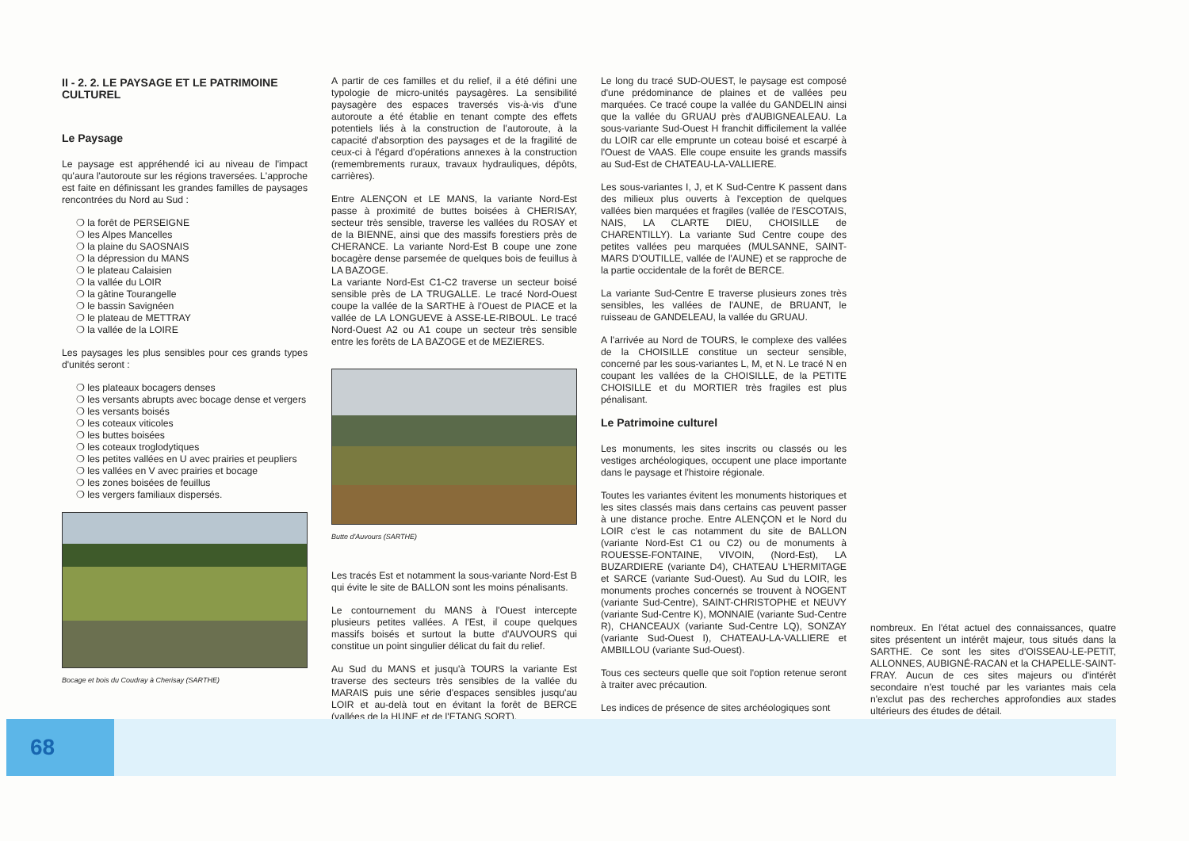II - 2. 2. LE PAYSAGE ET LE PATRIMOINE CULTUREL
Le Paysage
Le paysage est appréhendé ici au niveau de l'impact qu'aura l'autoroute sur les régions traversées. L'approche est faite en définissant les grandes familles de paysages rencontrées du Nord au Sud :
❍ la forêt de PERSEIGNE
❍ les Alpes Mancelles
❍ la plaine du SAOSNAIS
❍ la dépression du MANS
❍ le plateau Calaisien
❍ la vallée du LOIR
❍ la gâtine Tourangelle
❍ le bassin Savignéen
❍ le plateau de METTRAY
❍ la vallée de la LOIRE
Les paysages les plus sensibles pour ces grands types d'unités seront :
❍ les plateaux bocagers denses
❍ les versants abrupts avec bocage dense et vergers
❍ les versants boisés
❍ les coteaux viticoles
❍ les buttes boisées
❍ les coteaux troglodytiques
❍ les petites vallées en U avec prairies et peupliers
❍ les vallées en V avec prairies et bocage
❍ les zones boisées de feuillus
❍ les vergers familiaux dispersés.
Bocage et bois du Coudray à Cherisay (SARTHE)
A partir de ces familles et du relief, il a été défini une typologie de micro-unités paysagères. La sensibilité paysagère des espaces traversés vis-à-vis d'une autoroute a été établie en tenant compte des effets potentiels liés à la construction de l'autoroute, à la capacité d'absorption des paysages et de la fragilité de ceux-ci à l'égard d'opérations annexes à la construction (remembrements ruraux, travaux hydrauliques, dépôts, carrières).
Entre ALENÇON et LE MANS, la variante Nord-Est passe à proximité de buttes boisées à CHERISAY, secteur très sensible, traverse les vallées du ROSAY et de la BIENNE, ainsi que des massifs forestiers près de CHERANCE. La variante Nord-Est B coupe une zone bocagère dense parsemée de quelques bois de feuillus à LA BAZOGE.
La variante Nord-Est C1-C2 traverse un secteur boisé sensible près de LA TRUGALLE. Le tracé Nord-Ouest coupe la vallée de la SARTHE à l'Ouest de PIACE et la vallée de LA LONGUEVE à ASSE-LE-RIBOUL. Le tracé Nord-Ouest A2 ou A1 coupe un secteur très sensible entre les forêts de LA BAZOGE et de MEZIERES.
Butte d'Auvours (SARTHE)
Les tracés Est et notamment la sous-variante Nord-Est B qui évite le site de BALLON sont les moins pénalisants.
Le contournement du MANS à l'Ouest intercepte plusieurs petites vallées. A l'Est, il coupe quelques massifs boisés et surtout la butte d'AUVOURS qui constitue un point singulier délicat du fait du relief.
Au Sud du MANS et jusqu'à TOURS la variante Est traverse des secteurs très sensibles de la vallée du MARAIS puis une série d'espaces sensibles jusqu'au LOIR et au-delà tout en évitant la forêt de BERCE (vallées de la HUNE et de l'ETANG SORT).
Le long du tracé SUD-OUEST, le paysage est composé d'une prédominance de plaines et de vallées peu marquées. Ce tracé coupe la vallée du GANDELIN ainsi que la vallée du GRUAU près d'AUBIGNEALEAU. La sous-variante Sud-Ouest H franchit difficilement la vallée du LOIR car elle emprunte un coteau boisé et escarpé à l'Ouest de VAAS. Elle coupe ensuite les grands massifs au Sud-Est de CHATEAU-LA-VALLIERE.
Les sous-variantes I, J, et K Sud-Centre K passent dans des milieux plus ouverts à l'exception de quelques vallées bien marquées et fragiles (vallée de l'ESCOTAIS, NAIS, LA CLARTE DIEU, CHOISILLE de CHARENTILLY). La variante Sud Centre coupe des petites vallées peu marquées (MULSANNE, SAINT-MARS D'OUTILLE, vallée de l'AUNE) et se rapproche de la partie occidentale de la forêt de BERCE.
La variante Sud-Centre E traverse plusieurs zones très sensibles, les vallées de l'AUNE, de BRUANT, le ruisseau de GANDELEAU, la vallée du GRUAU.
A l'arrivée au Nord de TOURS, le complexe des vallées de la CHOISILLE constitue un secteur sensible, concerné par les sous-variantes L, M, et N. Le tracé N en coupant les vallées de la CHOISILLE, de la PETITE CHOISILLE et du MORTIER très fragiles est plus pénalisant.
Le Patrimoine culturel
Les monuments, les sites inscrits ou classés ou les vestiges archéologiques, occupent une place importante dans le paysage et l'histoire régionale.
Toutes les variantes évitent les monuments historiques et les sites classés mais dans certains cas peuvent passer à une distance proche. Entre ALENÇON et le Nord du LOIR c'est le cas notamment du site de BALLON (variante Nord-Est C1 ou C2) ou de monuments à ROUESSE-FONTAINE, VIVOIN, (Nord-Est), LA BUZARDIERE (variante D4), CHATEAU L'HERMITAGE et SARCE (variante Sud-Ouest). Au Sud du LOIR, les monuments proches concernés se trouvent à NOGENT (variante Sud-Centre), SAINT-CHRISTOPHE et NEUVY (variante Sud-Centre K), MONNAIE (variante Sud-Centre R), CHANCEAUX (variante Sud-Centre LQ), SONZAY (variante Sud-Ouest I), CHATEAU-LA-VALLIERE et AMBILLOU (variante Sud-Ouest).
Tous ces secteurs quelle que soit l'option retenue seront à traiter avec précaution.
Les indices de présence de sites archéologiques sont
nombreux. En l'état actuel des connaissances, quatre sites présentent un intérêt majeur, tous situés dans la SARTHE. Ce sont les sites d'OISSEAU-LE-PETIT, ALLONNES, AUBIGNÉ-RACAN et la CHAPELLE-SAINT-FRAY. Aucun de ces sites majeurs ou d'intérêt secondaire n'est touché par les variantes mais cela n'exclut pas des recherches approfondies aux stades ultérieurs des études de détail.
68